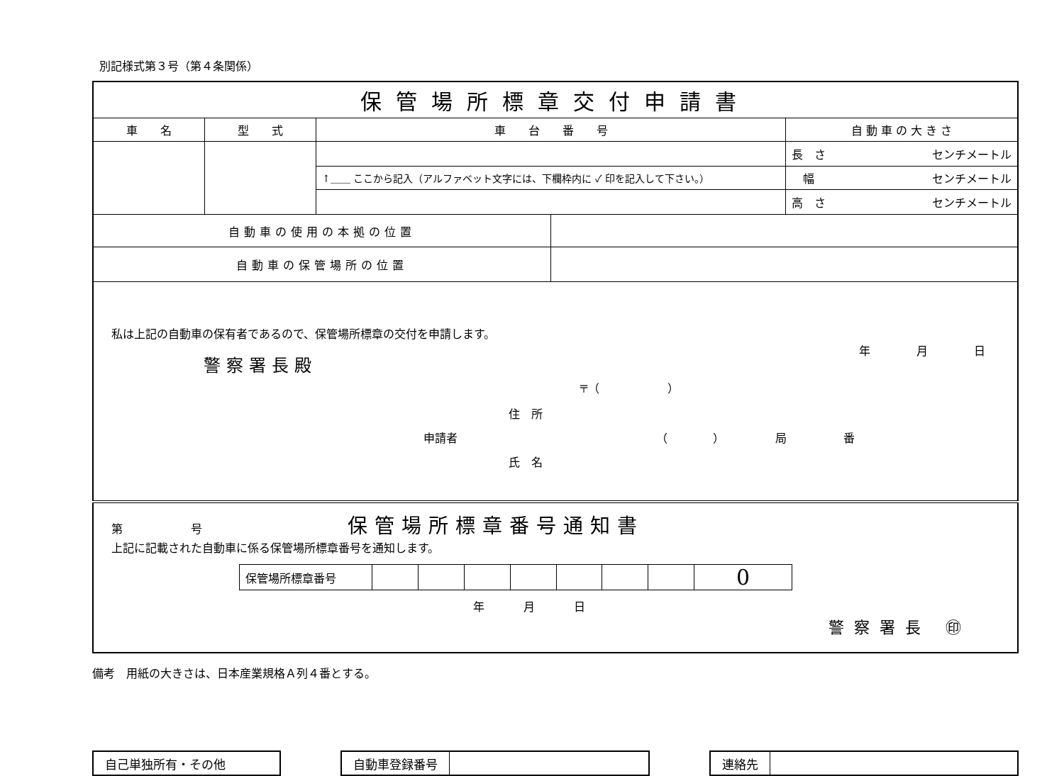別記様式第３号（第４条関係）
| 保管場所標章交付申請書 | | | | |
| 車 名 | 型 式 | 車 台 番 号 | | 自 動 車 の 大 き さ |
| | | | | 長 さ センチメートル |
| | | ↑＿＿ ここから記入（アルファベット文字には、下欄枠内に ✓ 印を記入して下さい。） | | 幅 センチメートル |
| | | | | 高 さ センチメートル |
| 自動車の使用の本拠の位置 | | | | |
| 自動車の保管場所の位置 | | | | |
| 私は上記の自動車の保有者であるので、保管場所標章の交付を申請します。 警察署長殿 年 月 日 〒（ ） 住 所 申請者 （ ） 局 番 氏 名 | | | | |
| 第 号 保管場所標章番号通知書 上記に記載された自動車に係る保管場所標章番号を通知します。 / 保管場所標章番号 / / / / / / / / 0 / 年 月 日 警察署長 ㊞ | | | | |
備考　用紙の大きさは、日本産業規格Ａ列４番とする。
自己単独所有・その他 自動車登録番号 連絡先